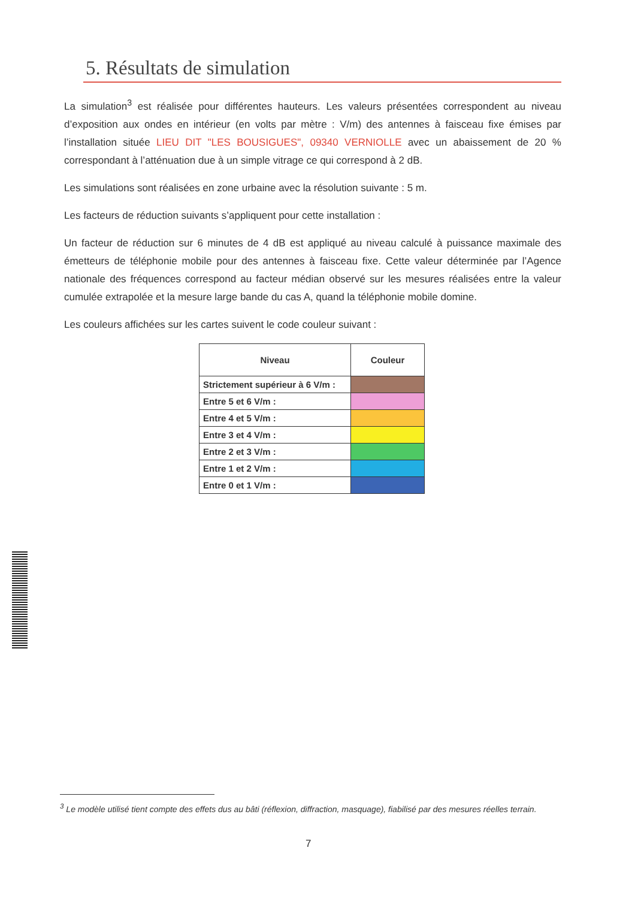5. Résultats de simulation
La simulation<sup>3</sup> est réalisée pour différentes hauteurs. Les valeurs présentées correspondent au niveau d’exposition aux ondes en intérieur (en volts par mètre : V/m) des antennes à faisceau fixe émises par l’installation située LIEU DIT "LES BOUSIGUES", 09340 VERNIOLLE avec un abaissement de 20 % correspondant à l’atténuation due à un simple vitrage ce qui correspond à 2 dB.
Les simulations sont réalisées en zone urbaine avec la résolution suivante : 5 m.
Les facteurs de réduction suivants s’appliquent pour cette installation :
Un facteur de réduction sur 6 minutes de 4 dB est appliqué au niveau calculé à puissance maximale des émetteurs de téléphonie mobile pour des antennes à faisceau fixe. Cette valeur déterminée par l’Agence nationale des fréquences correspond au facteur médian observé sur les mesures réalisées entre la valeur cumulée extrapolée et la mesure large bande du cas A, quand la téléphonie mobile domine.
Les couleurs affichées sur les cartes suivent le code couleur suivant :
| Niveau | Couleur |
| --- | --- |
| Strictement supérieur à 6 V/m : | |
| Entre 5 et 6 V/m : | |
| Entre 4 et 5 V/m : | |
| Entre 3 et 4 V/m : | |
| Entre 2 et 3 V/m : | |
| Entre 1 et 2 V/m : | |
| Entre 0 et 1 V/m : | |
<sup>3</sup> Le modèle utilisé tient compte des effets dus au bâti (réflexion, diffraction, masquage), fiabilisé par des mesures réelles terrain.
7